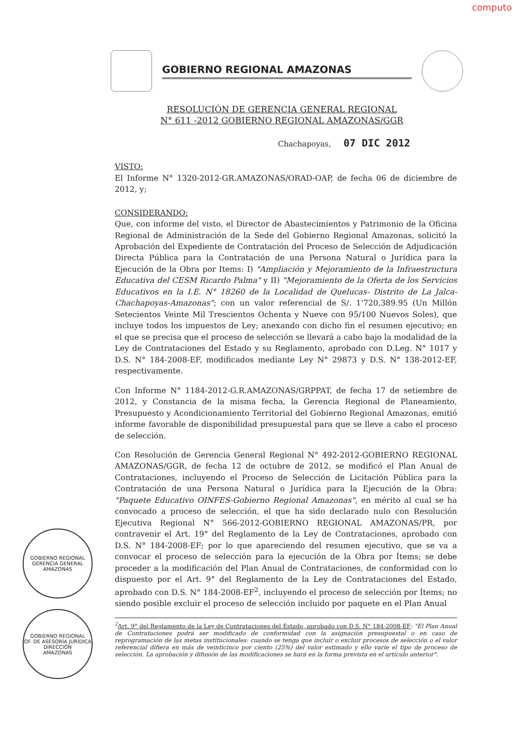computo
GOBIERNO REGIONAL AMAZONAS
RESOLUCIÓN DE GERENCIA GENERAL REGIONAL
N° 611 -2012 GOBIERNO REGIONAL AMAZONAS/GGR
Chachapoyas, 07 DIC 2012
VISTO:
El Informe N° 1320-2012-GR.AMAZONAS/ORAD-OAP, de fecha 06 de diciembre de 2012, y;
CONSIDERANDO:
Que, con informe del visto, el Director de Abastecimientos y Patrimonio de la Oficina Regional de Administración de la Sede del Gobierno Regional Amazonas, solicitó la Aprobación del Expediente de Contratación del Proceso de Selección de Adjudicación Directa Pública para la Contratación de una Persona Natural o Jurídica para la Ejecución de la Obra por Items: I) "Ampliación y Mejoramiento de la Infraestructura Educativa del CESM Ricardo Palma" y II) "Mejoramiento de la Oferta de los Servicios Educativos en la I.E. N° 18260 de la Localidad de Quelucas- Distrito de La Jalca-Chachapoyas-Amazonas"; con un valor referencial de S/. 1'720,389.95 (Un Millón Setecientos Veinte Mil Trescientos Ochenta y Nueve con 95/100 Nuevos Soles), que incluye todos los impuestos de Ley; anexando con dicho fin el resumen ejecutivo; en el que se precisa que el proceso de selección se llevará a cabo bajo la modalidad de la Ley de Contrataciones del Estado y su Reglamento, aprobado con D.Leg. N° 1017 y D.S. N° 184-2008-EF, modificados mediante Ley N° 29873 y D.S. N° 138-2012-EF, respectivamente.
Con Informe N° 1184-2012-G.R.AMAZONAS/GRPPAT, de fecha 17 de setiembre de 2012, y Constancia de la misma fecha, la Gerencia Regional de Planeamiento, Presupuesto y Acondicionamiento Territorial del Gobierno Regional Amazonas, emitió informe favorable de disponibilidad presupuestal para que se lleve a cabo el proceso de selección.
Con Resolución de Gerencia General Regional N° 492-2012-GOBIERNO REGIONAL AMAZONAS/GGR, de fecha 12 de octubre de 2012, se modificó el Plan Anual de Contrataciones, incluyendo el Proceso de Selección de Licitación Pública para la Contratación de una Persona Natural o Jurídica para la Ejecución de la Obra: "Paquete Educativo OINFES-Gobierno Regional Amazonas", en mérito al cual se ha convocado a proceso de selección, el que ha sido declarado nulo con Resolución Ejecutiva Regional N° 566-2012-GOBIERNO REGIONAL AMAZONAS/PR, por contravenir el Art. 19° del Reglamento de la Ley de Contrataciones, aprobado con D.S. N° 184-2008-EF; por lo que apareciendo del resumen ejecutivo, que se va a convocar el proceso de selección para la ejecución de la Obra por Ítems; se debe proceder a la modificación del Plan Anual de Contrataciones, de conformidad con lo dispuesto por el Art. 9° del Reglamento de la Ley de Contrataciones del Estado, aprobado con D.S. N° 184-2008-EF<sup>2</sup>, incluyendo el proceso de selección por Ítems; no siendo posible excluir el proceso de selección incluido por paquete en el Plan Anual
<sup>2</sup> Art. 9° del Reglamento de la Ley de Contrataciones del Estado, aprobado con D.S. N° 184-2008-EF: "El Plan Anual de Contrataciones podrá ser modificado de conformidad con la asignación presupuestal o en caso de reprogramación de las metas institucionales: cuando se tenga que incluir o excluir procesos de selección o el valor referencial difiera en más de veinticinco por ciento (25%) del valor estimado y ello varíe el tipo de proceso de selección. La aprobación y difusión de las modificaciones se hará en la forma prevista en el artículo anterior".
GOBIERNO REGIONAL
GERENCIA GENERAL
AMAZONAS
GOBIERNO REGIONAL
OF. DE ASESORÍA JURÍDICA
DIRECCIÓN
AMAZONAS